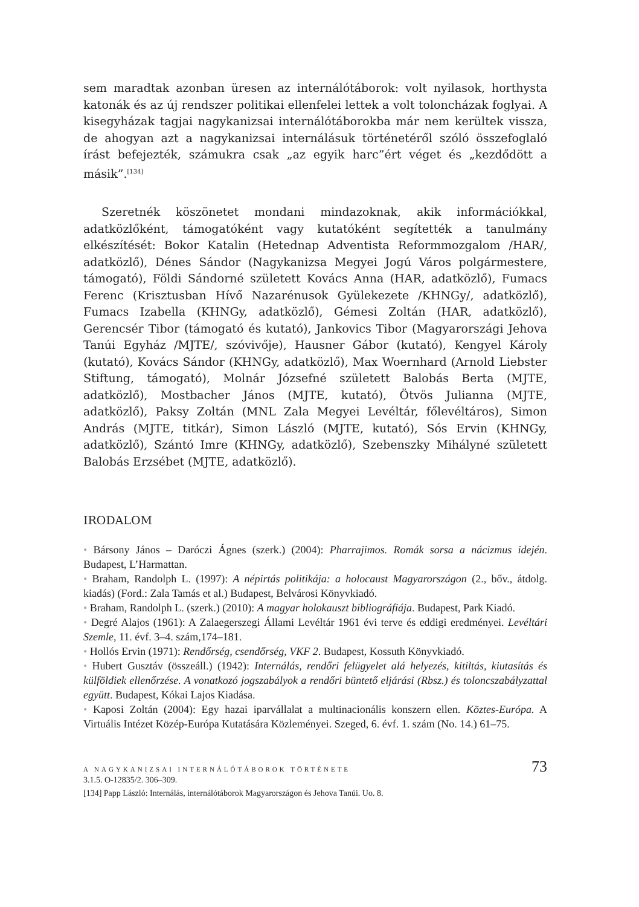sem maradtak azonban üresen az internálótáborok: volt nyilasok, horthysta katonák és az új rendszer politikai ellenfelei lettek a volt toloncházak foglyai. A kisegyházak tagjai nagykanizsai internálótáborokba már nem kerültek vissza, de ahogyan azt a nagykanizsai internálásuk történetéről szóló összefoglaló írást befejezték, számukra csak „az egyik harc”ért véget és „kezdődött a másik”.<sup>[134]</sup>
Szeretnék köszönetet mondani mindazoknak, akik információkkal, adatközlőként, támogatóként vagy kutatóként segítették a tanulmány elkészítését: Bokor Katalin (Hetednap Adventista Reformmozgalom /HAR/, adatközlő), Dénes Sándor (Nagykanizsa Megyei Jogú Város polgármestere, támogató), Földi Sándorné született Kovács Anna (HAR, adatközlő), Fumacs Ferenc (Krisztusban Hívő Nazarénusok Gyülekezete /KHNGy/, adatközlő), Fumacs Izabella (KHNGy, adatközlő), Gémesi Zoltán (HAR, adatközlő), Gerencsér Tibor (támogató és kutató), Jankovics Tibor (Magyarországi Jehova Tanúi Egyház /MJTE/, szóvivője), Hausner Gábor (kutató), Kengyel Károly (kutató), Kovács Sándor (KHNGy, adatközlő), Max Woernhard (Arnold Liebster Stiftung, támogató), Molnár Józsefné született Balobás Berta (MJTE, adatközlő), Mostbacher János (MJTE, kutató), Ötvös Julianna (MJTE, adatközlő), Paksy Zoltán (MNL Zala Megyei Levéltár, főlevéltáros), Simon András (MJTE, titkár), Simon László (MJTE, kutató), Sós Ervin (KHNGy, adatközlő), Szántó Imre (KHNGy, adatközlő), Szebenszky Mihályné született Balobás Erzsébet (MJTE, adatközlő).
IRODALOM
• Bársony János – Daróczi Ágnes (szerk.) (2004): Pharrajimos. Romák sorsa a nácizmus idején. Budapest, L’Harmattan.
• Braham, Randolph L. (1997): A népirtás politikája: a holocaust Magyarországon (2., bőv., átdolg. kiadás) (Ford.: Zala Tamás et al.) Budapest, Belvárosi Könyvkiadó.
• Braham, Randolph L. (szerk.) (2010): A magyar holokauszt bibliográfiája. Budapest, Park Kiadó.
• Degré Alajos (1961): A Zalaegerszegi Állami Levéltár 1961 évi terve és eddigi eredményei. Levéltári Szemle, 11. évf. 3–4. szám,174–181.
• Hollós Ervin (1971): Rendőrség, csendőrség, VKF 2. Budapest, Kossuth Könyvkiadó.
• Hubert Gusztáv (összeáll.) (1942): Internálás, rendőri felügyelet alá helyezés, kitiltás, kiutasítás és külföldiek ellenőrzése. A vonatkozó jogszabályok a rendőri büntető eljárási (Rbsz.) és toloncszabályzattal együtt. Budapest, Kókai Lajos Kiadása.
• Kaposi Zoltán (2004): Egy hazai iparvállalat a multinacionális konszern ellen. Köztes-Európa. A Virtuális Intézet Közép-Európa Kutatására Közleményei. Szeged, 6. évf. 1. szám (No. 14.) 61–75.
3.1.5. O-12835/2. 306–309.
[134] Papp László: Internálás, internálótáborok Magyarországon és Jehova Tanúi. Uo. 8.
A NAGYKANIZSAI INTERNÁLÓTÁBOROK TÖRTÉNETE 73